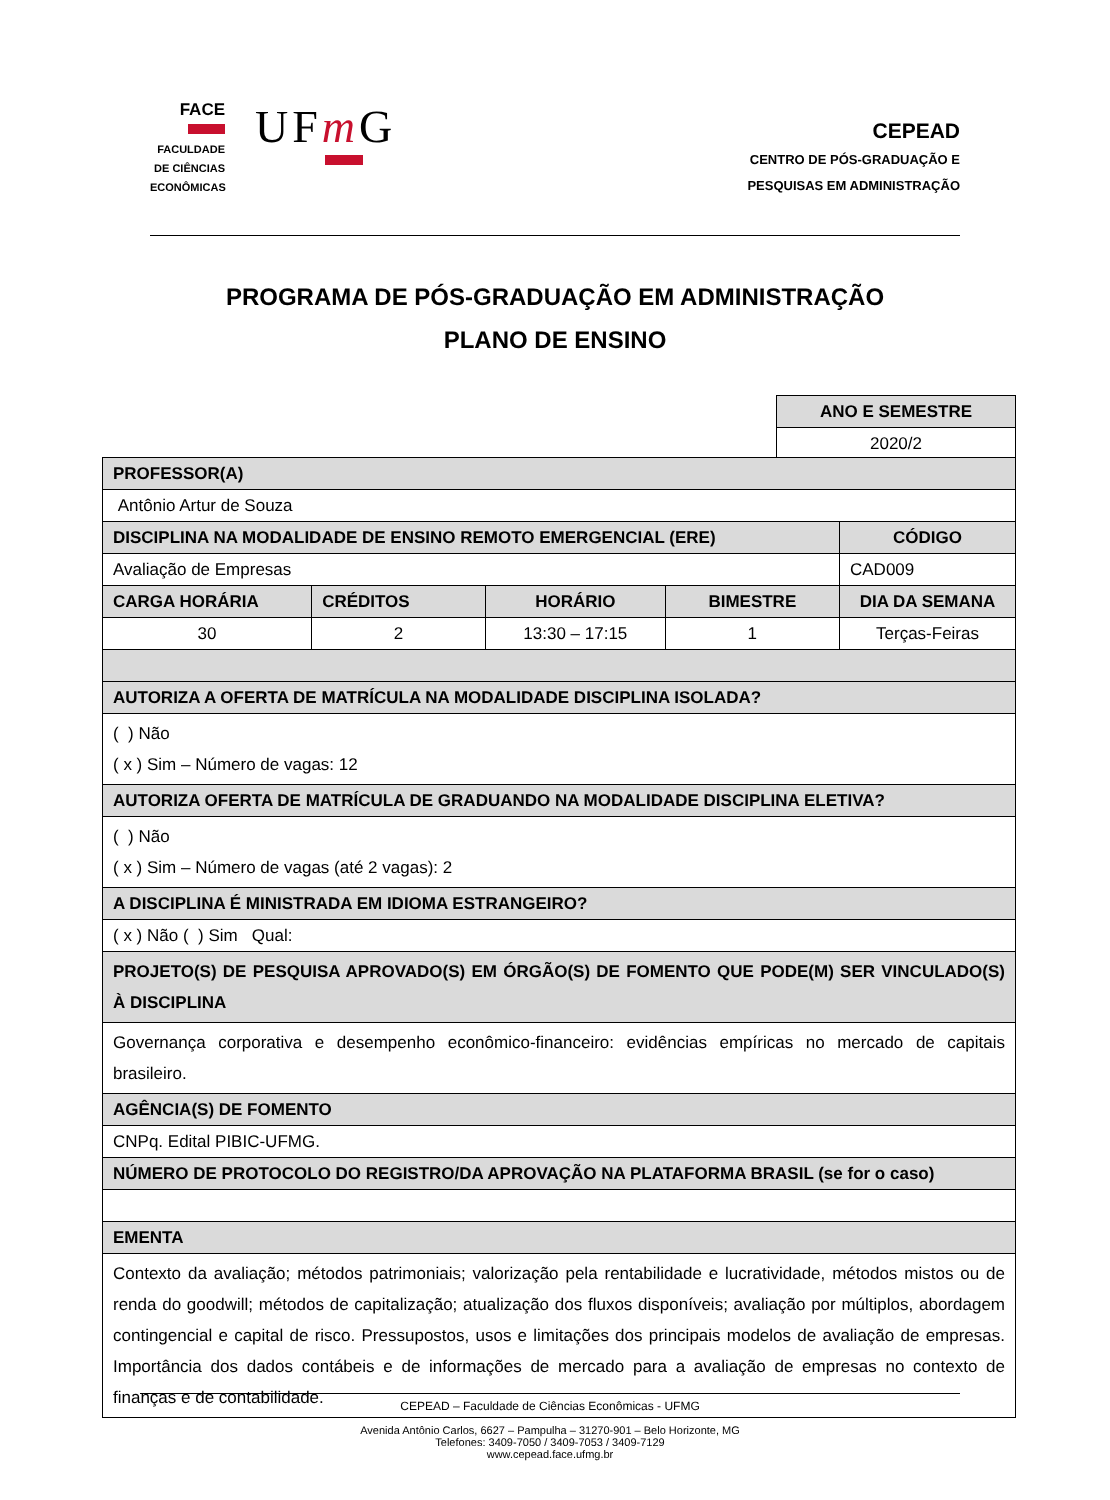FACE FACULDADE
DE CIÊNCIAS
ECONÔMICAS
UFm G
CEPEAD
CENTRO DE PÓS-GRADUAÇÃO E
PESQUISAS EM ADMINISTRAÇÃO
PROGRAMA DE PÓS-GRADUAÇÃO EM ADMINISTRAÇÃO
PLANO DE ENSINO
| ANO E SEMESTRE |
| 2020/2 |
| PROFESSOR(A) | | | | | |
| Antônio Artur de Souza | | | | | |
| DISCIPLINA NA MODALIDADE DE ENSINO REMOTO EMERGENCIAL (ERE) | | | | | CÓDIGO |
| Avaliação de Empresas | | | | | CAD009 |
| CARGA HORÁRIA | CRÉDITOS | HORÁRIO | BIMESTRE | DIA DA SEMANA | |
| 30 | 2 | 13:30 – 17:15 | 1 | Terças-Feiras | |
| AUTORIZA A OFERTA DE MATRÍCULA NA MODALIDADE DISCIPLINA ISOLADA? | | | | | |
| ( ) Não ( x ) Sim – Número de vagas: 12 | | | | | |
| AUTORIZA OFERTA DE MATRÍCULA DE GRADUANDO NA MODALIDADE DISCIPLINA ELETIVA? | | | | | |
| ( ) Não ( x ) Sim – Número de vagas (até 2 vagas): 2 | | | | | |
| A DISCIPLINA É MINISTRADA EM IDIOMA ESTRANGEIRO? | | | | | |
| ( x ) Não ( ) Sim Qual: | | | | | |
| PROJETO(S) DE PESQUISA APROVADO(S) EM ÓRGÃO(S) DE FOMENTO QUE PODE(M) SER VINCULADO(S) À DISCIPLINA | | | | | |
| Governança corporativa e desempenho econômico-financeiro: evidências empíricas no mercado de capitais brasileiro. | | | | | |
| AGÊNCIA(S) DE FOMENTO | | | | | |
| CNPq. Edital PIBIC-UFMG. | | | | | |
| NÚMERO DE PROTOCOLO DO REGISTRO/DA APROVAÇÃO NA PLATAFORMA BRASIL (se for o caso) | | | | | |
| EMENTA | | | | | |
| Contexto da avaliação; métodos patrimoniais; valorização pela rentabilidade e lucratividade, métodos mistos ou de renda do goodwill; métodos de capitalização; atualização dos fluxos disponíveis; avaliação por múltiplos, abordagem contingencial e capital de risco. Pressupostos, usos e limitações dos principais modelos de avaliação de empresas. Importância dos dados contábeis e de informações de mercado para a avaliação de empresas no contexto de finanças e de contabilidade. | | | | | |
CEPEAD – Faculdade de Ciências Econômicas - UFMG
Avenida Antônio Carlos, 6627 – Pampulha – 31270-901 – Belo Horizonte, MG
Telefones: 3409-7050 / 3409-7053 / 3409-7129
www.cepead.face.ufmg.br